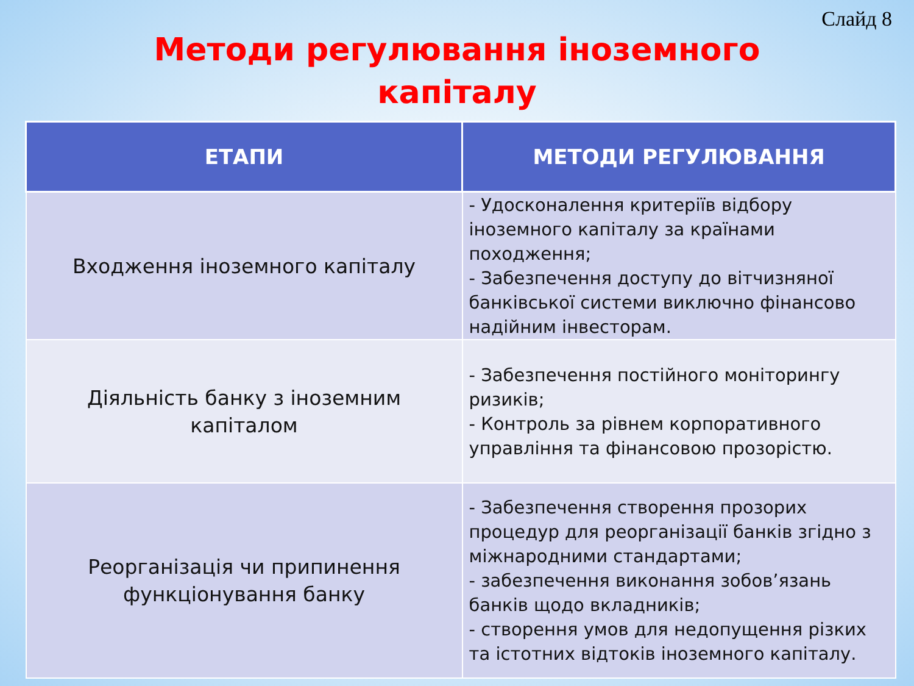Слайд 8
Методи регулювання іноземного
капіталу
| ЕТАПИ | МЕТОДИ РЕГУЛЮВАННЯ |
| --- | --- |
| Входження іноземного капіталу | - Удосконалення критеріїв відбору іноземного капіталу за країнами походження; - Забезпечення доступу до вітчизняної банківської системи виключно фінансово надійним інвесторам. |
| Діяльність банку з іноземним капіталом | - Забезпечення постійного моніторингу ризиків; - Контроль за рівнем корпоративного управління та фінансовою прозорістю. |
| Реорганізація чи припинення функціонування банку | - Забезпечення створення прозорих процедур для реорганізації банків згідно з міжнародними стандартами; - забезпечення виконання зобов’язань банків щодо вкладників; - створення умов для недопущення різких та істотних відтоків іноземного капіталу. |